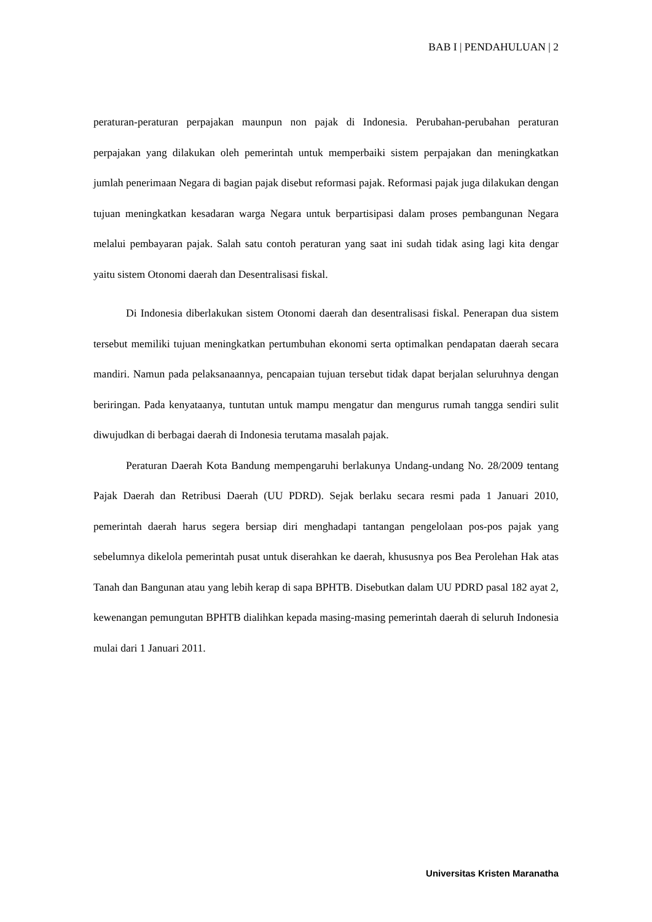BAB I | PENDAHULUAN | 2
peraturan-peraturan perpajakan maunpun non pajak di Indonesia. Perubahan-perubahan peraturan perpajakan yang dilakukan oleh pemerintah untuk memperbaiki sistem perpajakan dan meningkatkan jumlah penerimaan Negara di bagian pajak disebut reformasi pajak. Reformasi pajak juga dilakukan dengan tujuan meningkatkan kesadaran warga Negara untuk berpartisipasi dalam proses pembangunan Negara melalui pembayaran pajak. Salah satu contoh peraturan yang saat ini sudah tidak asing lagi kita dengar yaitu sistem Otonomi daerah dan Desentralisasi fiskal.
Di Indonesia diberlakukan sistem Otonomi daerah dan desentralisasi fiskal. Penerapan dua sistem tersebut memiliki tujuan meningkatkan pertumbuhan ekonomi serta optimalkan pendapatan daerah secara mandiri. Namun pada pelaksanaannya, pencapaian tujuan tersebut tidak dapat berjalan seluruhnya dengan beriringan. Pada kenyataanya, tuntutan untuk mampu mengatur dan mengurus rumah tangga sendiri sulit diwujudkan di berbagai daerah di Indonesia terutama masalah pajak.
Peraturan Daerah Kota Bandung mempengaruhi berlakunya Undang-undang No. 28/2009 tentang Pajak Daerah dan Retribusi Daerah (UU PDRD). Sejak berlaku secara resmi pada 1 Januari 2010, pemerintah daerah harus segera bersiap diri menghadapi tantangan pengelolaan pos-pos pajak yang sebelumnya dikelola pemerintah pusat untuk diserahkan ke daerah, khususnya pos Bea Perolehan Hak atas Tanah dan Bangunan atau yang lebih kerap di sapa BPHTB. Disebutkan dalam UU PDRD pasal 182 ayat 2, kewenangan pemungutan BPHTB dialihkan kepada masing-masing pemerintah daerah di seluruh Indonesia mulai dari 1 Januari 2011.
Universitas Kristen Maranatha